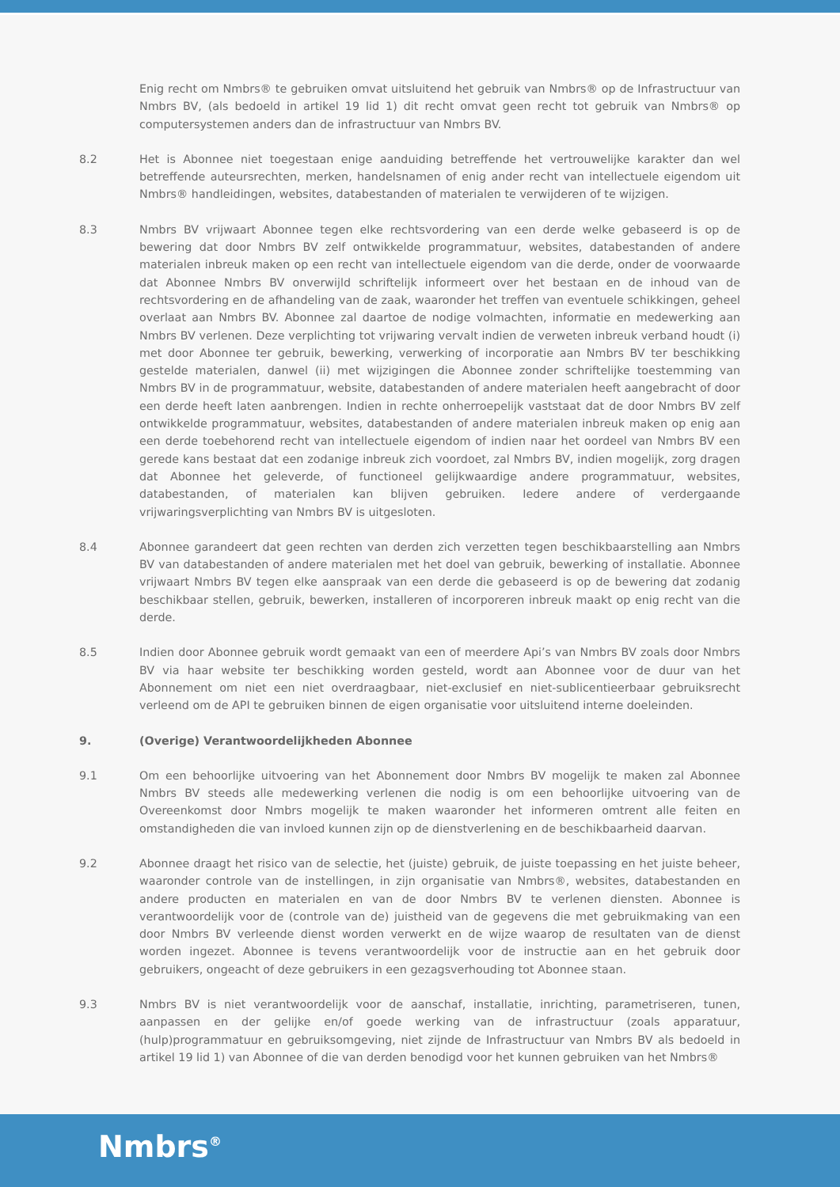Enig recht om Nmbrs® te gebruiken omvat uitsluitend het gebruik van Nmbrs® op de Infrastructuur van Nmbrs BV, (als bedoeld in artikel 19 lid 1) dit recht omvat geen recht tot gebruik van Nmbrs® op computersystemen anders dan de infrastructuur van Nmbrs BV.
8.2 Het is Abonnee niet toegestaan enige aanduiding betreffende het vertrouwelijke karakter dan wel betreffende auteursrechten, merken, handelsnamen of enig ander recht van intellectuele eigendom uit Nmbrs® handleidingen, websites, databestanden of materialen te verwijderen of te wijzigen.
8.3 Nmbrs BV vrijwaart Abonnee tegen elke rechtsvordering van een derde welke gebaseerd is op de bewering dat door Nmbrs BV zelf ontwikkelde programmatuur, websites, databestanden of andere materialen inbreuk maken op een recht van intellectuele eigendom van die derde, onder de voorwaarde dat Abonnee Nmbrs BV onverwijld schriftelijk informeert over het bestaan en de inhoud van de rechtsvordering en de afhandeling van de zaak, waaronder het treffen van eventuele schikkingen, geheel overlaat aan Nmbrs BV. Abonnee zal daartoe de nodige volmachten, informatie en medewerking aan Nmbrs BV verlenen. Deze verplichting tot vrijwaring vervalt indien de verweten inbreuk verband houdt (i) met door Abonnee ter gebruik, bewerking, verwerking of incorporatie aan Nmbrs BV ter beschikking gestelde materialen, danwel (ii) met wijzigingen die Abonnee zonder schriftelijke toestemming van Nmbrs BV in de programmatuur, website, databestanden of andere materialen heeft aangebracht of door een derde heeft laten aanbrengen. Indien in rechte onherroepelijk vaststaat dat de door Nmbrs BV zelf ontwikkelde programmatuur, websites, databestanden of andere materialen inbreuk maken op enig aan een derde toebehorend recht van intellectuele eigendom of indien naar het oordeel van Nmbrs BV een gerede kans bestaat dat een zodanige inbreuk zich voordoet, zal Nmbrs BV, indien mogelijk, zorg dragen dat Abonnee het geleverde, of functioneel gelijkwaardige andere programmatuur, websites, databestanden, of materialen kan blijven gebruiken. Iedere andere of verdergaande vrijwaringsverplichting van Nmbrs BV is uitgesloten.
8.4 Abonnee garandeert dat geen rechten van derden zich verzetten tegen beschikbaarstelling aan Nmbrs BV van databestanden of andere materialen met het doel van gebruik, bewerking of installatie. Abonnee vrijwaart Nmbrs BV tegen elke aanspraak van een derde die gebaseerd is op de bewering dat zodanig beschikbaar stellen, gebruik, bewerken, installeren of incorporeren inbreuk maakt op enig recht van die derde.
8.5 Indien door Abonnee gebruik wordt gemaakt van een of meerdere Api’s van Nmbrs BV zoals door Nmbrs BV via haar website ter beschikking worden gesteld, wordt aan Abonnee voor de duur van het Abonnement om niet een niet overdraagbaar, niet-exclusief en niet-sublicentieerbaar gebruiksrecht verleend om de API te gebruiken binnen de eigen organisatie voor uitsluitend interne doeleinden.
9. (Overige) Verantwoordelijkheden Abonnee
9.1 Om een behoorlijke uitvoering van het Abonnement door Nmbrs BV mogelijk te maken zal Abonnee Nmbrs BV steeds alle medewerking verlenen die nodig is om een behoorlijke uitvoering van de Overeenkomst door Nmbrs mogelijk te maken waaronder het informeren omtrent alle feiten en omstandigheden die van invloed kunnen zijn op de dienstverlening en de beschikbaarheid daarvan.
9.2 Abonnee draagt het risico van de selectie, het (juiste) gebruik, de juiste toepassing en het juiste beheer, waaronder controle van de instellingen, in zijn organisatie van Nmbrs®, websites, databestanden en andere producten en materialen en van de door Nmbrs BV te verlenen diensten. Abonnee is verantwoordelijk voor de (controle van de) juistheid van de gegevens die met gebruikmaking van een door Nmbrs BV verleende dienst worden verwerkt en de wijze waarop de resultaten van de dienst worden ingezet. Abonnee is tevens verantwoordelijk voor de instructie aan en het gebruik door gebruikers, ongeacht of deze gebruikers in een gezagsverhouding tot Abonnee staan.
9.3 Nmbrs BV is niet verantwoordelijk voor de aanschaf, installatie, inrichting, parametriseren, tunen, aanpassen en der gelijke en/of goede werking van de infrastructuur (zoals apparatuur, (hulp)programmatuur en gebruiksomgeving, niet zijnde de Infrastructuur van Nmbrs BV als bedoeld in artikel 19 lid 1) van Abonnee of die van derden benodigd voor het kunnen gebruiken van het Nmbrs®
Nmbrs<sup>®</sup>